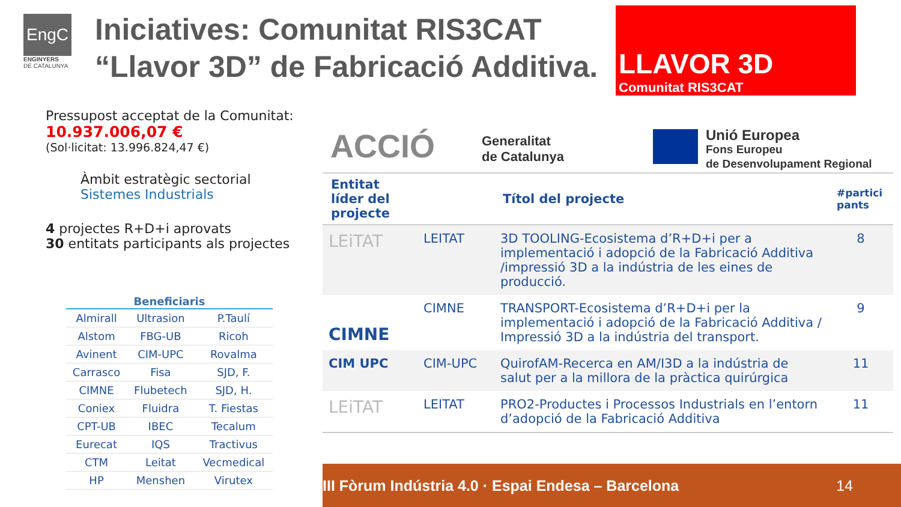EngC
ENGINYERS
DE CATALUNYA
Iniciatives: Comunitat RIS3CAT
“Llavor 3D” de Fabricació Additiva.
LLAVOR 3D
Comunitat RIS3CAT
Pressupost acceptat de la Comunitat:
10.937.006,07 €
(Sol·licitat: 13.996.824,47 €)
Àmbit estratègic sectorial
Sistemes Industrials
4 projectes R+D+i aprovats
30 entitats participants als projectes
| Beneficiaris | | |
| --- | --- | --- |
| Almirall | Ultrasion | P.Taulí |
| Alstom | FBG-UB | Ricoh |
| Avinent | CIM-UPC | Rovalma |
| Carrasco | Fisa | SJD, F. |
| CIMNE | Flubetech | SJD, H. |
| Coniex | Fluidra | T. Fiestas |
| CPT-UB | IBEC | Tecalum |
| Eurecat | IQS | Tractivus |
| CTM | Leitat | Vecmedical |
| HP | Menshen | Virutex |
ACCIÓ Generalitat
de Catalunya
Unió Europea
Fons Europeu
de Desenvolupament Regional
| Entitat líder del projecte | | Títol del projecte | #partici pants |
| --- | --- | --- | --- |
| LEiTAT | LEITAT | 3D TOOLING-Ecosistema d’R+D+i per a implementació i adopció de la Fabricació Additiva /impressió 3D a la indústria de les eines de producció. | 8 |
| CIMNE | CIMNE | TRANSPORT-Ecosistema d’R+D+i per la implementació i adopció de la Fabricació Additiva / Impressió 3D a la indústria del transport. | 9 |
| CIM UPC | CIM-UPC | QuirofAM-Recerca en AM/I3D a la indústria de salut per a la millora de la pràctica quirúrgica | 11 |
| LEiTAT | LEITAT | PRO2-Productes i Processos Industrials en l’entorn d’adopció de la Fabricació Additiva | 11 |
III Fòrum Indústria 4.0 · Espai Endesa – Barcelona 14